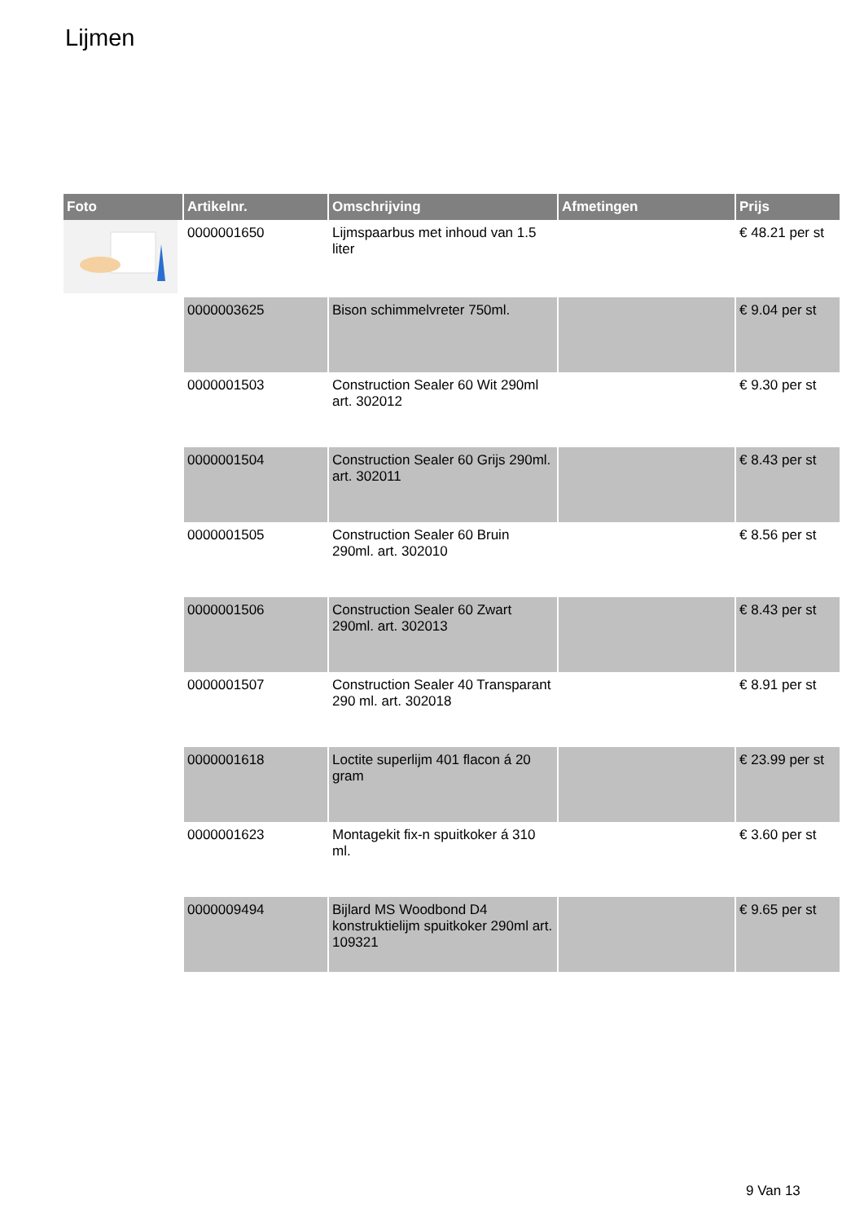Lijmen
| Foto | Artikelnr. | Omschrijving | Afmetingen | Prijs |
| --- | --- | --- | --- | --- |
| | 0000001650 | Lijmspaarbus met inhoud van 1.5 liter | | € 48.21 per st |
| | 0000003625 | Bison schimmelvreter 750ml. | | € 9.04 per st |
| | 0000001503 | Construction Sealer 60 Wit 290ml art. 302012 | | € 9.30 per st |
| | 0000001504 | Construction Sealer 60 Grijs 290ml. art. 302011 | | € 8.43 per st |
| | 0000001505 | Construction Sealer 60 Bruin 290ml. art. 302010 | | € 8.56 per st |
| | 0000001506 | Construction Sealer 60 Zwart 290ml. art. 302013 | | € 8.43 per st |
| | 0000001507 | Construction Sealer 40 Transparant 290 ml. art. 302018 | | € 8.91 per st |
| | 0000001618 | Loctite superlijm 401 flacon á 20 gram | | € 23.99 per st |
| | 0000001623 | Montagekit fix-n spuitkoker á 310 ml. | | € 3.60 per st |
| | 0000009494 | Bijlard MS Woodbond D4 konstruktielijm spuitkoker 290ml art. 109321 | | € 9.65 per st |
9 Van 13